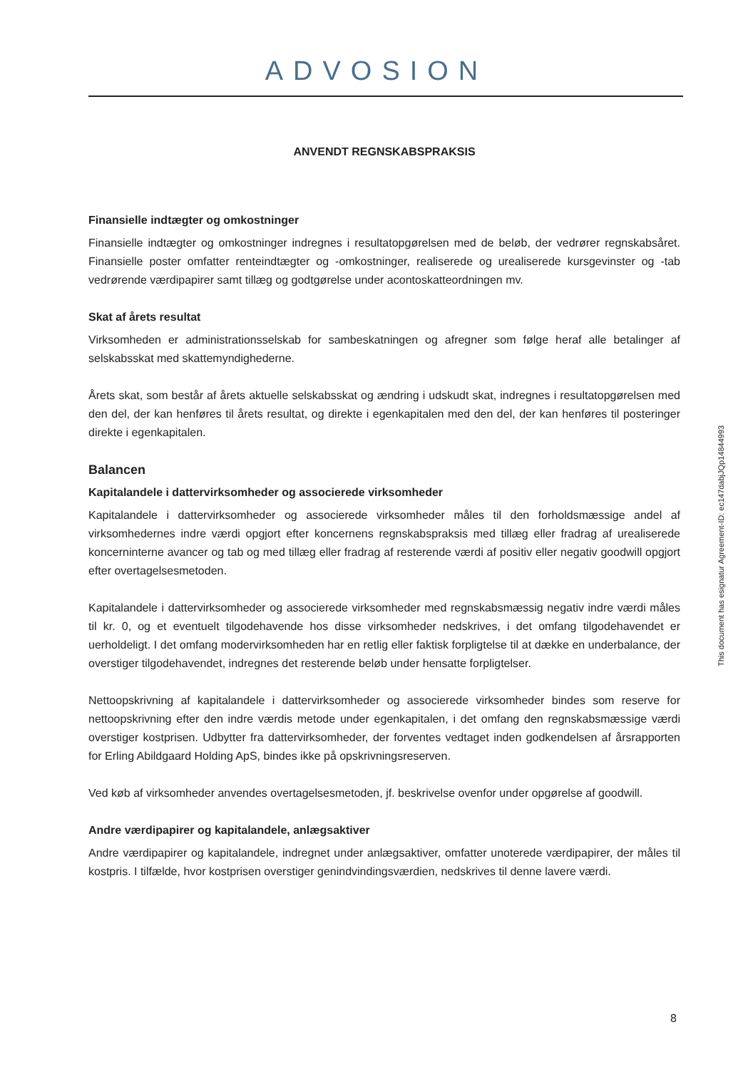ADVOSION
ANVENDT REGNSKABSPRAKSIS
Finansielle indtægter og omkostninger
Finansielle indtægter og omkostninger indregnes i resultatopgørelsen med de beløb, der vedrører regnskabsåret. Finansielle poster omfatter renteindtægter og -omkostninger, realiserede og urealiserede kursgevinster og -tab vedrørende værdipapirer samt tillæg og godtgørelse under acontoskatteordningen mv.
Skat af årets resultat
Virksomheden er administrationsselskab for sambeskatningen og afregner som følge heraf alle betalinger af selskabsskat med skattemyndighederne.
Årets skat, som består af årets aktuelle selskabsskat og ændring i udskudt skat, indregnes i resultatopgørelsen med den del, der kan henføres til årets resultat, og direkte i egenkapitalen med den del, der kan henføres til posteringer direkte i egenkapitalen.
Balancen
Kapitalandele i dattervirksomheder og associerede virksomheder
Kapitalandele i dattervirksomheder og associerede virksomheder måles til den forholdsmæssige andel af virksomhedernes indre værdi opgjort efter koncernens regnskabspraksis med tillæg eller fradrag af urealiserede koncerninterne avancer og tab og med tillæg eller fradrag af resterende værdi af positiv eller negativ goodwill opgjort efter overtagelsesmetoden.
Kapitalandele i dattervirksomheder og associerede virksomheder med regnskabsmæssig negativ indre værdi måles til kr. 0, og et eventuelt tilgodehavende hos disse virksomheder nedskrives, i det omfang tilgodehavendet er uerholdeligt. I det omfang modervirksomheden har en retlig eller faktisk forpligtelse til at dække en underbalance, der overstiger tilgodehavendet, indregnes det resterende beløb under hensatte forpligtelser.
Nettoopskrivning af kapitalandele i dattervirksomheder og associerede virksomheder bindes som reserve for nettoopskrivning efter den indre værdis metode under egenkapitalen, i det omfang den regnskabsmæssige værdi overstiger kostprisen. Udbytter fra dattervirksomheder, der forventes vedtaget inden godkendelsen af årsrapporten for Erling Abildgaard Holding ApS, bindes ikke på opskrivningsreserven.
Ved køb af virksomheder anvendes overtagelsesmetoden, jf. beskrivelse ovenfor under opgørelse af goodwill.
Andre værdipapirer og kapitalandele, anlægsaktiver
Andre værdipapirer og kapitalandele, indregnet under anlægsaktiver, omfatter unoterede værdipapirer, der måles til kostpris. I tilfælde, hvor kostprisen overstiger genindvindingsværdien, nedskrives til denne lavere værdi.
This document has esignatur Agreement-ID: ec147dabjJQp14844993
8